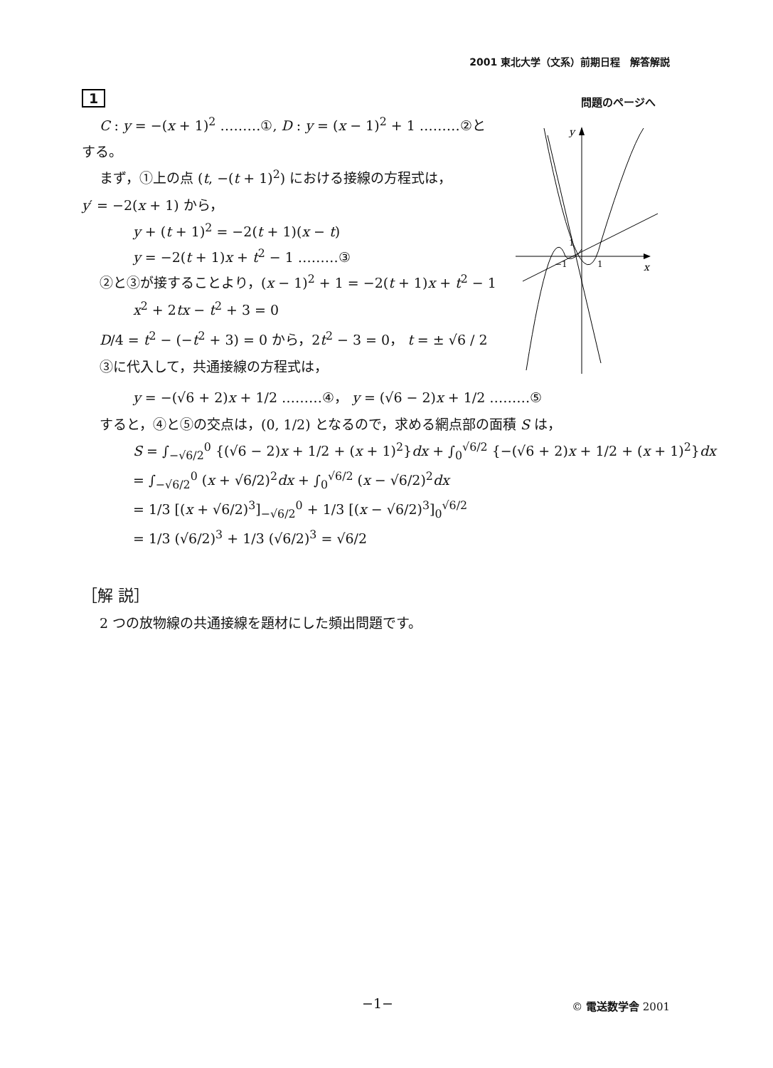2001 東北大学（文系）前期日程　解答解説
問題のページへ
y
x
1
−1
1
1
C : y = −(x + 1)<sup>2</sup> ………①, D : y = (x − 1)<sup>2</sup> + 1 ………②と
する。
まず，①上の点 (t, −(t + 1)<sup>2</sup>) における接線の方程式は，
y′ = −2(x + 1) から，
y + (t + 1)<sup>2</sup> = −2(t + 1)(x − t)
y = −2(t + 1)x + t<sup>2</sup> − 1 ………③
②と③が接することより，(x − 1)<sup>2</sup> + 1 = −2(t + 1)x + t<sup>2</sup> − 1
x<sup>2</sup> + 2tx − t<sup>2</sup> + 3 = 0
D/4 = t<sup>2</sup> − (−t<sup>2</sup> + 3) = 0 から，2t<sup>2</sup> − 3 = 0， t = ± √6 / 2
③に代入して，共通接線の方程式は，
y = −(√6 + 2)x + 1/2 ………④， y = (√6 − 2)x + 1/2 ………⑤
すると，④と⑤の交点は，(0, 1/2) となるので，求める網点部の面積 S は，
S = ∫<sub>−√6/2</sub><sup>0</sup> {(√6 − 2)x + 1/2 + (x + 1)<sup>2</sup>}dx + ∫<sub>0</sub><sup>√6/2</sup> {−(√6 + 2)x + 1/2 + (x + 1)<sup>2</sup>}dx
= ∫<sub>−√6/2</sub><sup>0</sup> (x + √6/2)<sup>2</sup>dx + ∫<sub>0</sub><sup>√6/2</sup> (x − √6/2)<sup>2</sup>dx
= 1/3 [(x + √6/2)<sup>3</sup>]<sub>−√6/2</sub><sup>0</sup> + 1/3 [(x − √6/2)<sup>3</sup>]<sub>0</sub><sup>√6/2</sup>
= 1/3 (√6/2)<sup>3</sup> + 1/3 (√6/2)<sup>3</sup> = √6/2
［解 説］
2 つの放物線の共通接線を題材にした頻出問題です。
−1− © 電送数学舎 2001